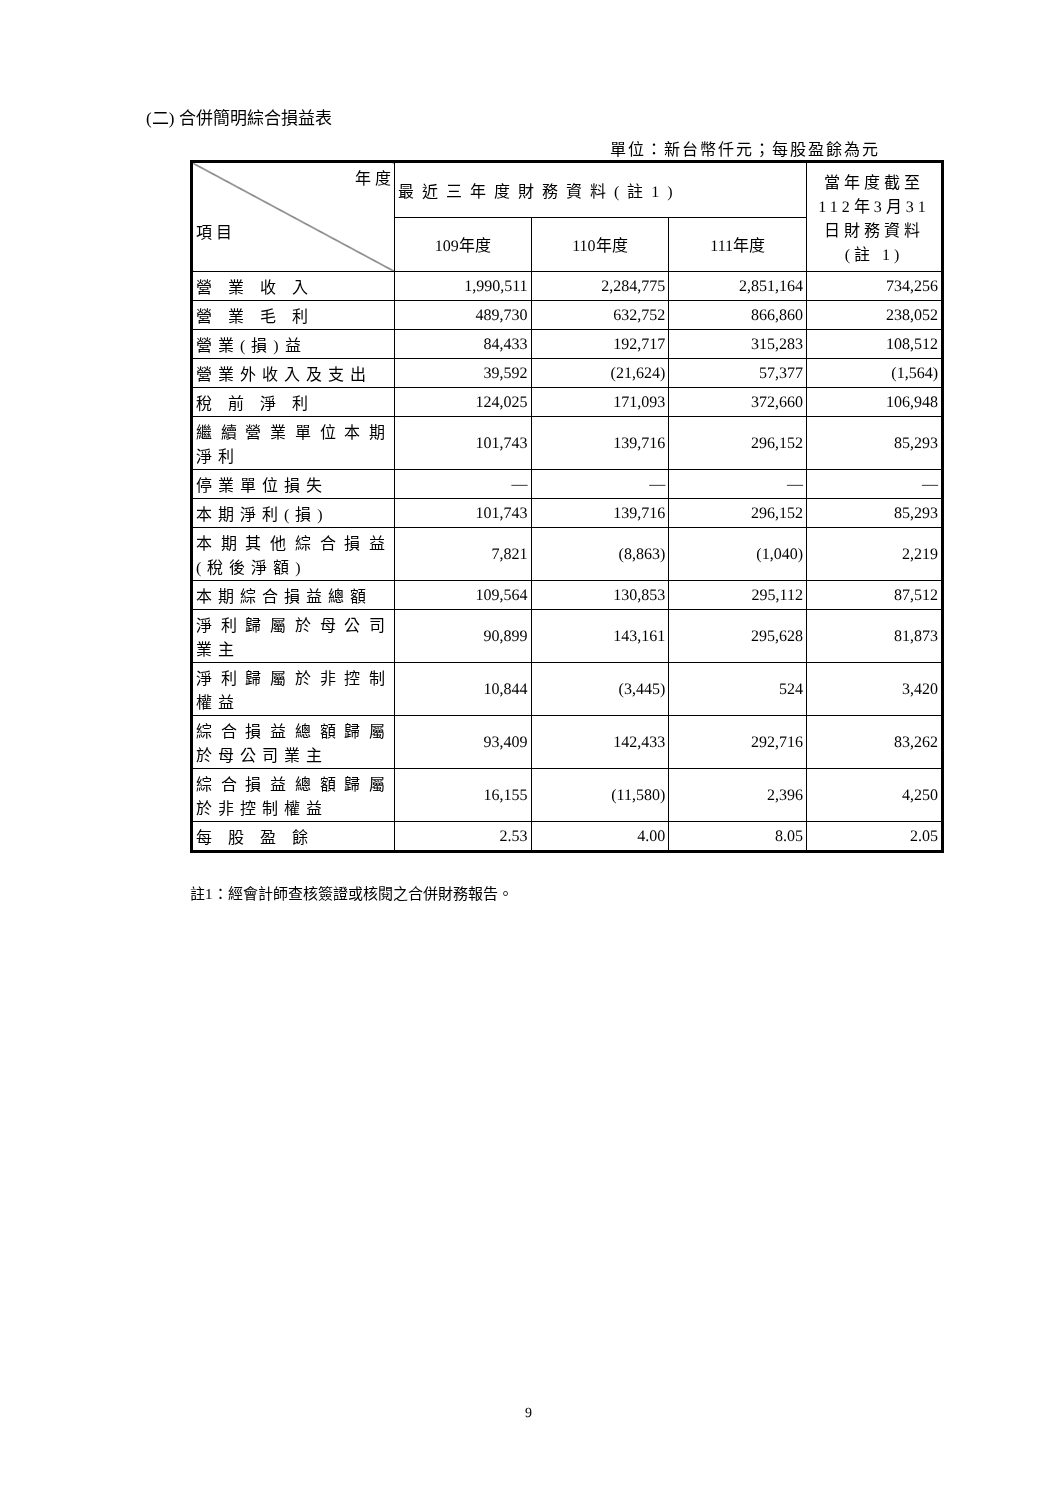(二) 合併簡明綜合損益表
單位：新台幣仟元；每股盈餘為元
| 年 度 項 目 | 最近三年度財務資料(註1) | | | 當年度截至112年3月31日財務資料(註 1) |
| --- | --- | --- | --- | --- |
| | 109年度 | 110年度 | 111年度 | |
| 營 業 收 入 | 1,990,511 | 2,284,775 | 2,851,164 | 734,256 |
| 營 業 毛 利 | 489,730 | 632,752 | 866,860 | 238,052 |
| 營業(損)益 | 84,433 | 192,717 | 315,283 | 108,512 |
| 營業外收入及支出 | 39,592 | (21,624) | 57,377 | (1,564) |
| 稅 前 淨 利 | 124,025 | 171,093 | 372,660 | 106,948 |
| 繼續營業單位本期淨利 | 101,743 | 139,716 | 296,152 | 85,293 |
| 停業單位損失 | — | — | — | — |
| 本期淨利(損) | 101,743 | 139,716 | 296,152 | 85,293 |
| 本期其他綜合損益(稅後淨額) | 7,821 | (8,863) | (1,040) | 2,219 |
| 本期綜合損益總額 | 109,564 | 130,853 | 295,112 | 87,512 |
| 淨利歸屬於母公司業主 | 90,899 | 143,161 | 295,628 | 81,873 |
| 淨利歸屬於非控制權益 | 10,844 | (3,445) | 524 | 3,420 |
| 綜合損益總額歸屬於母公司業主 | 93,409 | 142,433 | 292,716 | 83,262 |
| 綜合損益總額歸屬於非控制權益 | 16,155 | (11,580) | 2,396 | 4,250 |
| 每 股 盈 餘 | 2.53 | 4.00 | 8.05 | 2.05 |
註1：經會計師查核簽證或核閱之合併財務報告。
9